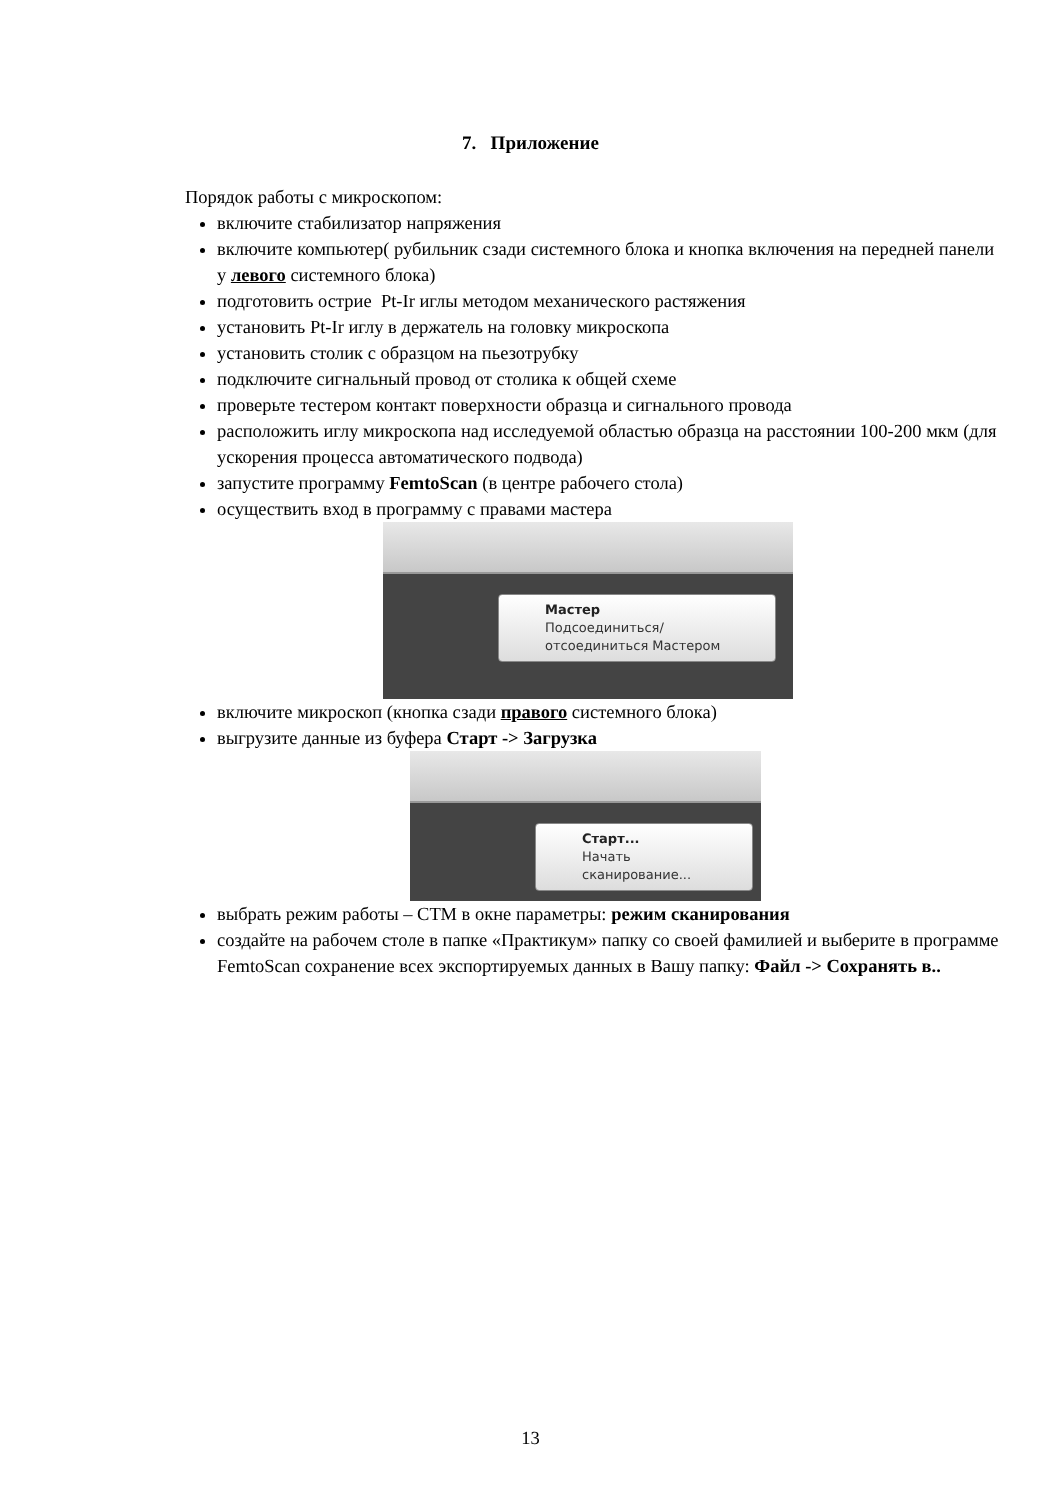7. Приложение
Порядок работы с микроскопом:
включите стабилизатор напряжения
включите компьютер( рубильник сзади системного блока и кнопка включения на передней панели у левого системного блока)
подготовить острие Pt-Ir иглы методом механического растяжения
установить Pt-Ir иглу в держатель на головку микроскопа
установить столик с образцом на пьезотрубку
подключите сигнальный провод от столика к общей схеме
проверьте тестером контакт поверхности образца и сигнального провода
расположить иглу микроскопа над исследуемой областью образца на расстоянии 100-200 мкм (для ускорения процесса автоматического подвода)
запустите программу FemtoScan (в центре рабочего стола)
осуществить вход в программу с правами мастера
Мастер
Подсоединиться/отсоединиться Мастером
включите микроскоп (кнопка сзади правого системного блока)
выгрузите данные из буфера Старт -> Загрузка
Старт...
Начать сканирование...
выбрать режим работы – СТМ в окне параметры: режим сканирования
создайте на рабочем столе в папке «Практикум» папку со своей фамилией и выберите в программе FemtoScan сохранение всех экспортируемых данных в Вашу папку: Файл -> Сохранять в..
13